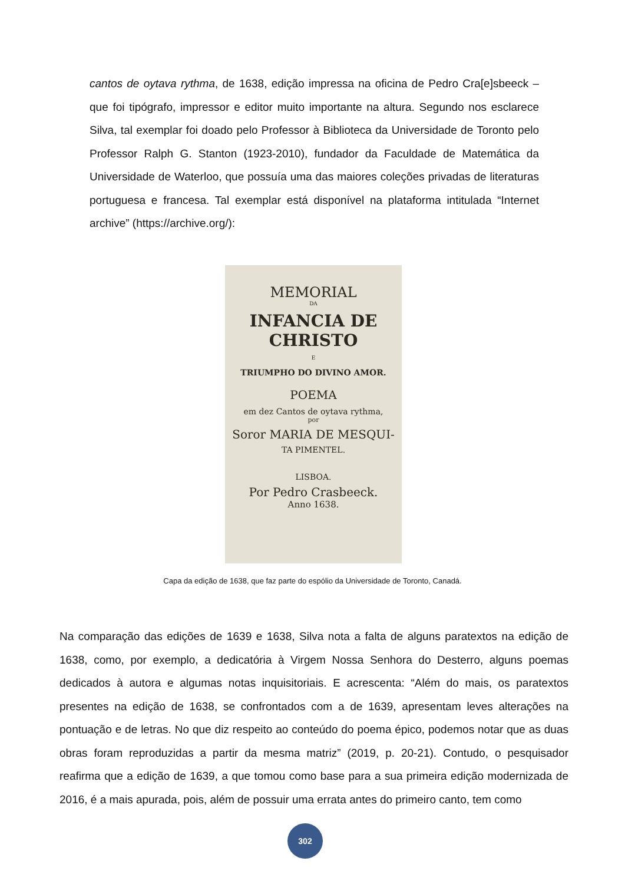cantos de oytava rythma, de 1638, edição impressa na oficina de Pedro Cra[e]sbeeck – que foi tipógrafo, impressor e editor muito importante na altura. Segundo nos esclarece Silva, tal exemplar foi doado pelo Professor à Biblioteca da Universidade de Toronto pelo Professor Ralph G. Stanton (1923-2010), fundador da Faculdade de Matemática da Universidade de Waterloo, que possuía uma das maiores coleções privadas de literaturas portuguesa e francesa. Tal exemplar está disponível na plataforma intitulada “Internet archive” (https://archive.org/):
MEMORIAL
DA
INFANCIA DE CHRISTO
E
TRIUMPHO DO DIVINO AMOR.
POEMA
em dez Cantos de oytava rythma,
por
Soror MARIA DE MESQUI-
TA PIMENTEL.
LISBOA.
Por Pedro Crasbeeck.
Anno 1638.
Capa da edição de 1638, que faz parte do espólio da Universidade de Toronto, Canadá.
Na comparação das edições de 1639 e 1638, Silva nota a falta de alguns paratextos na edição de 1638, como, por exemplo, a dedicatória à Virgem Nossa Senhora do Desterro, alguns poemas dedicados à autora e algumas notas inquisitoriais. E acrescenta: “Além do mais, os paratextos presentes na edição de 1638, se confrontados com a de 1639, apresentam leves alterações na pontuação e de letras. No que diz respeito ao conteúdo do poema épico, podemos notar que as duas obras foram reproduzidas a partir da mesma matriz” (2019, p. 20-21). Contudo, o pesquisador reafirma que a edição de 1639, a que tomou como base para a sua primeira edição modernizada de 2016, é a mais apurada, pois, além de possuir uma errata antes do primeiro canto, tem como
302